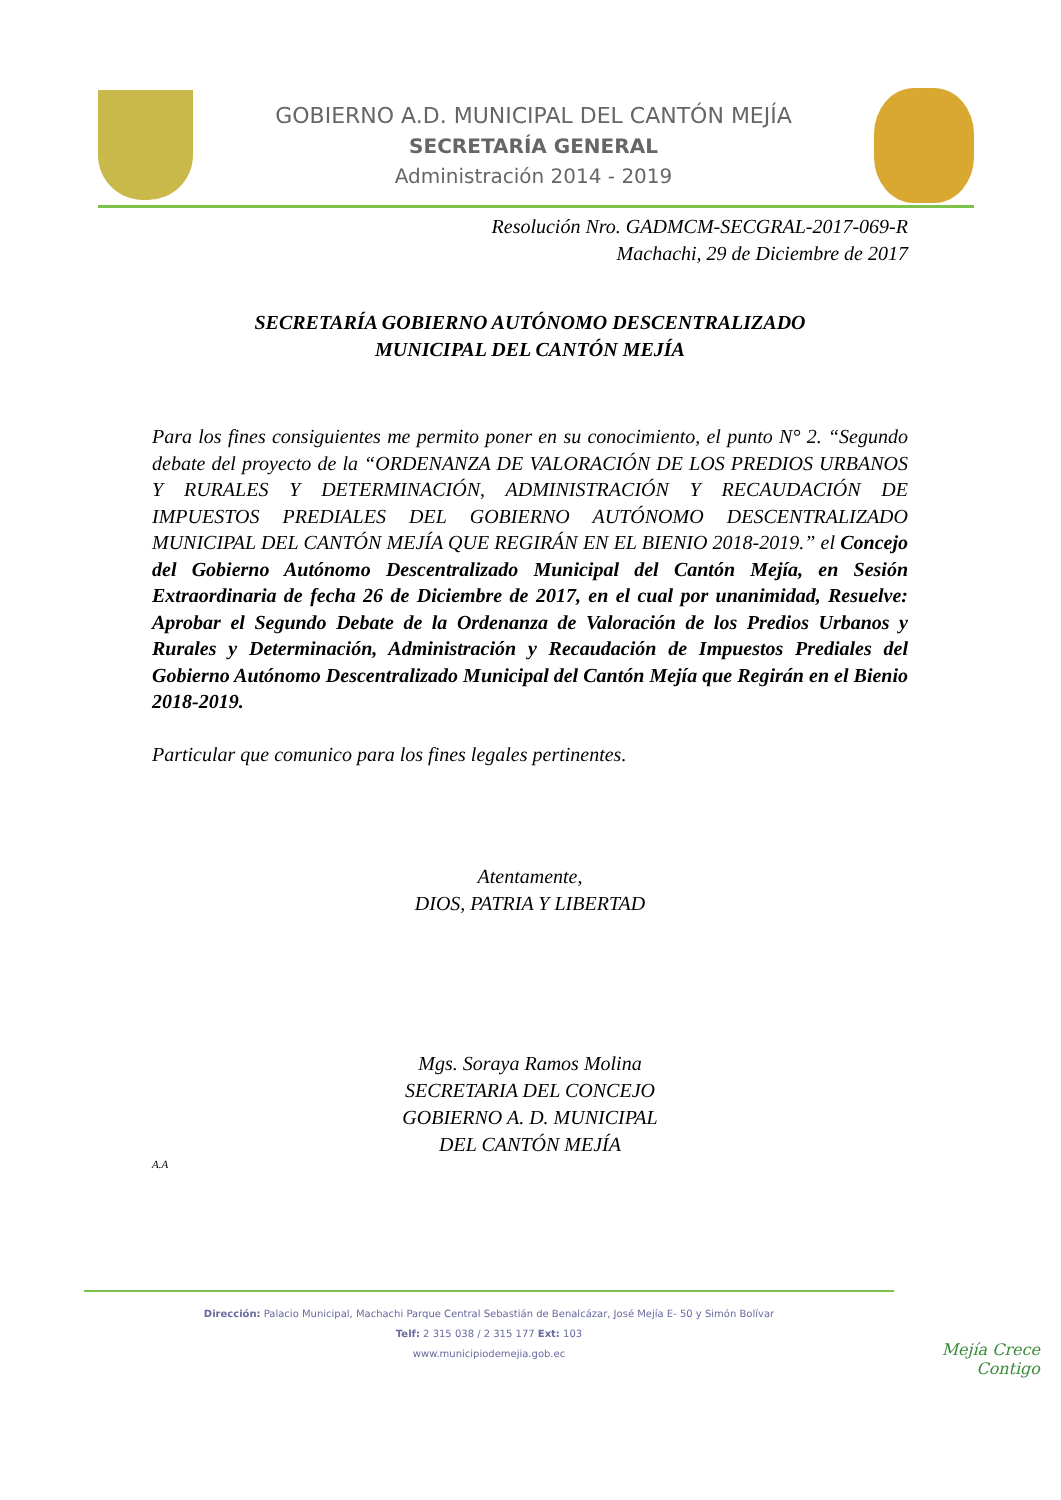GOBIERNO A.D. MUNICIPAL DEL CANTÓN MEJÍA
SECRETARÍA GENERAL
Administración 2014 - 2019
Resolución Nro. GADMCM-SECGRAL-2017-069-R
Machachi, 29 de Diciembre de 2017
SECRETARÍA GOBIERNO AUTÓNOMO DESCENTRALIZADO
MUNICIPAL DEL CANTÓN MEJÍA
Para los fines consiguientes me permito poner en su conocimiento, el punto N° 2. “Segundo debate del proyecto de la “ORDENANZA DE VALORACIÓN DE LOS PREDIOS URBANOS Y RURALES Y DETERMINACIÓN, ADMINISTRACIÓN Y RECAUDACIÓN DE IMPUESTOS PREDIALES DEL GOBIERNO AUTÓNOMO DESCENTRALIZADO MUNICIPAL DEL CANTÓN MEJÍA QUE REGIRÁN EN EL BIENIO 2018-2019.” el Concejo del Gobierno Autónomo Descentralizado Municipal del Cantón Mejía, en Sesión Extraordinaria de fecha 26 de Diciembre de 2017, en el cual por unanimidad, Resuelve: Aprobar el Segundo Debate de la Ordenanza de Valoración de los Predios Urbanos y Rurales y Determinación, Administración y Recaudación de Impuestos Prediales del Gobierno Autónomo Descentralizado Municipal del Cantón Mejía que Regirán en el Bienio 2018-2019.
Particular que comunico para los fines legales pertinentes.
Atentamente,
DIOS, PATRIA Y LIBERTAD
Mgs. Soraya Ramos Molina
SECRETARIA DEL CONCEJO
GOBIERNO A. D. MUNICIPAL
DEL CANTÓN MEJÍA
A.A
Dirección: Palacio Municipal, Machachi Parque Central Sebastián de Benalcázar, José Mejía E- 50 y Simón Bolívar
Telf: 2 315 038 / 2 315 177 Ext: 103
www.municipiodemejia.gob.ec
Mejía Crece
Contigo